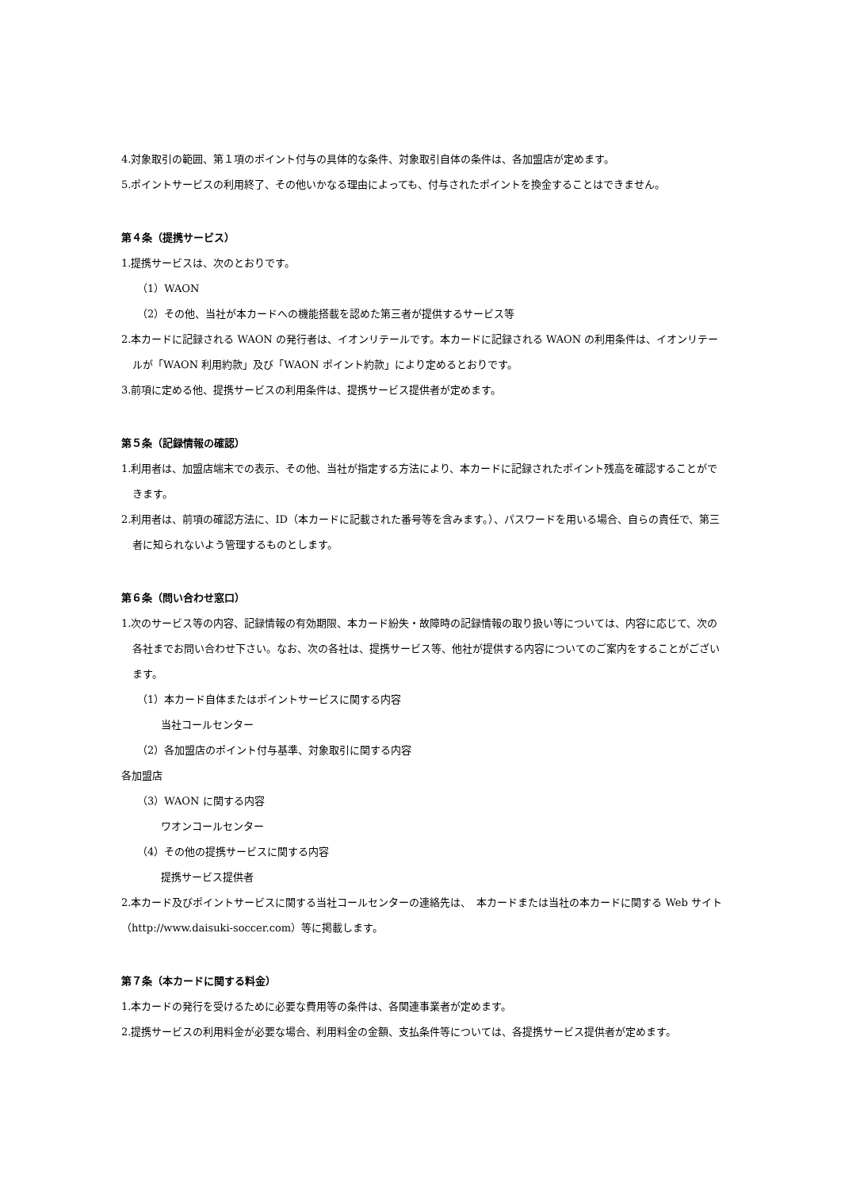4.対象取引の範囲、第１項のポイント付与の具体的な条件、対象取引自体の条件は、各加盟店が定めます。
5.ポイントサービスの利用終了、その他いかなる理由によっても、付与されたポイントを換金することはできません。
第４条（提携サービス）
1.提携サービスは、次のとおりです。
（1）WAON
（2）その他、当社が本カードへの機能搭載を認めた第三者が提供するサービス等
2.本カードに記録される WAON の発行者は、イオンリテールです。本カードに記録される WAON の利用条件は、イオンリテールが「WAON 利用約款」及び「WAON ポイント約款」により定めるとおりです。
3.前項に定める他、提携サービスの利用条件は、提携サービス提供者が定めます。
第５条（記録情報の確認）
1.利用者は、加盟店端末での表示、その他、当社が指定する方法により、本カードに記録されたポイント残高を確認することができます。
2.利用者は、前項の確認方法に、ID（本カードに記載された番号等を含みます。）、パスワードを用いる場合、自らの責任で、第三者に知られないよう管理するものとします。
第６条（問い合わせ窓口）
1.次のサービス等の内容、記録情報の有効期限、本カード紛失・故障時の記録情報の取り扱い等については、内容に応じて、次の各社までお問い合わせ下さい。なお、次の各社は、提携サービス等、他社が提供する内容についてのご案内をすることがございます。
（1）本カード自体またはポイントサービスに関する内容
当社コールセンター
（2）各加盟店のポイント付与基準、対象取引に関する内容
各加盟店
（3）WAON に関する内容
ワオンコールセンター
（4）その他の提携サービスに関する内容
提携サービス提供者
2.本カード及びポイントサービスに関する当社コールセンターの連絡先は、　本カードまたは当社の本カードに関する Web サイト（http://www.daisuki-soccer.com）等に掲載します。
第７条（本カードに関する料金）
1.本カードの発行を受けるために必要な費用等の条件は、各関連事業者が定めます。
2.提携サービスの利用料金が必要な場合、利用料金の金額、支払条件等については、各提携サービス提供者が定めます。